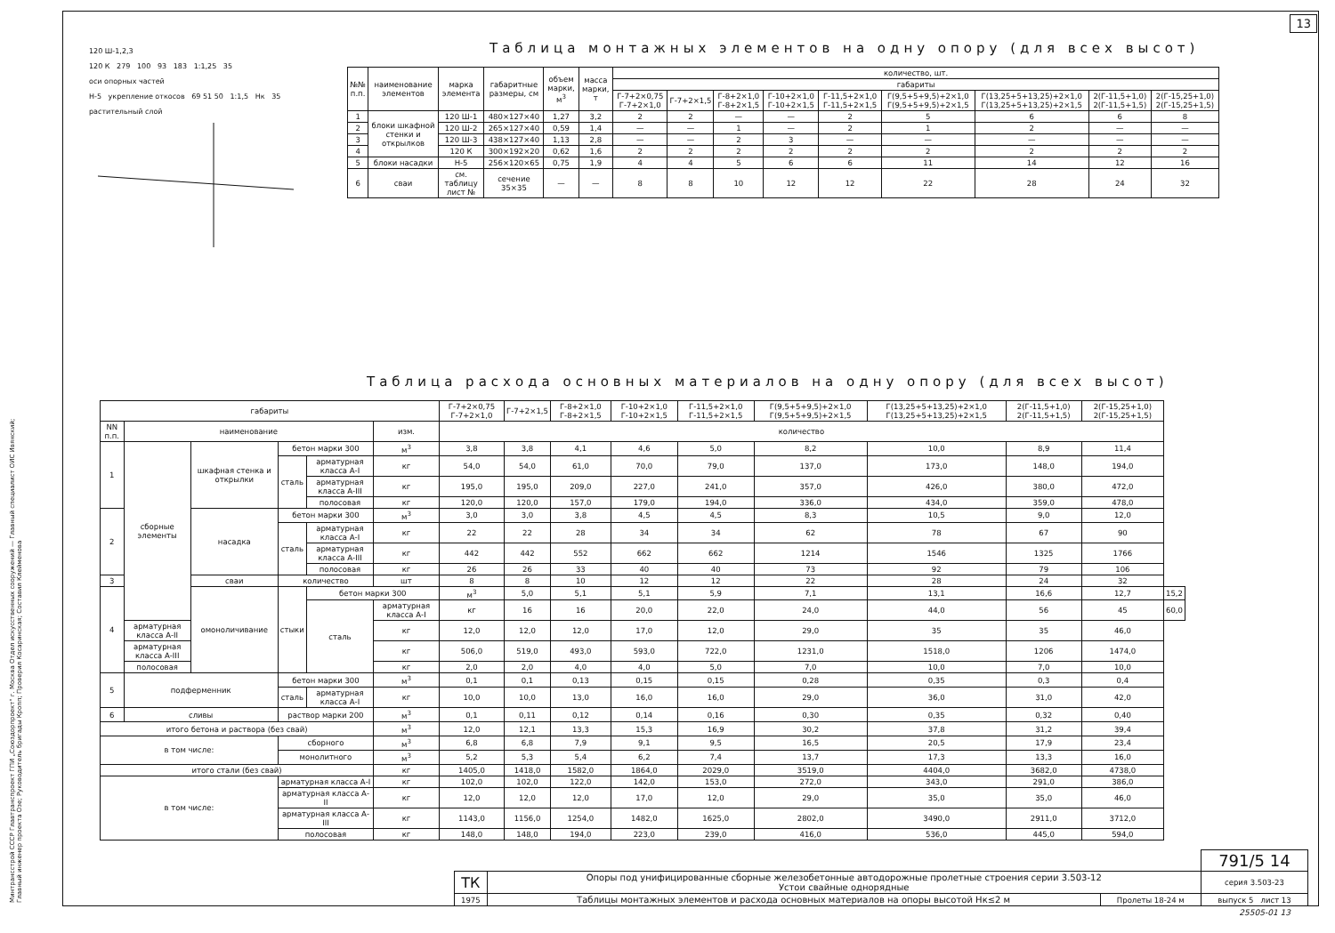13
120 Ш-1,2,3
120 К 279 100 93 183 1:1,25 35
оси опорных частей
Н-5 укрепление откосов 69 51 50 1:1,5 Нк 35
растительный слой
Таблица монтажных элементов на одну опору (для всех высот)
| №№ п.п. | наименование элементов | марка элемента | габаритные размеры, см | объем марки, м<sup>3</sup> | масса марки, т | количество, шт. | | | | | | | | |
| --- | --- | --- | --- | --- | --- | --- | --- | --- | --- | --- | --- | --- | --- | --- |
| | | | | | | габариты | | | | | | | | |
| | | | | | | Г-7+2×0,75 Г-7+2×1,0 | Г-7+2×1,5 | Г-8+2×1,0 Г-8+2×1,5 | Г-10+2×1,0 Г-10+2×1,5 | Г-11,5+2×1,0 Г-11,5+2×1,5 | Г(9,5+5+9,5)+2×1,0 Г(9,5+5+9,5)+2×1,5 | Г(13,25+5+13,25)+2×1,0 Г(13,25+5+13,25)+2×1,5 | 2(Г-11,5+1,0) 2(Г-11,5+1,5) | 2(Г-15,25+1,0) 2(Г-15,25+1,5) |
| 1 | блоки шкафной стенки и открылков | 120 Ш-1 | 480×127×40 | 1,27 | 3,2 | 2 | 2 | — | — | 2 | 5 | 6 | 6 | 8 |
| 2 | | 120 Ш-2 | 265×127×40 | 0,59 | 1,4 | — | — | 1 | — | 2 | 1 | 2 | — | — |
| 3 | | 120 Ш-3 | 438×127×40 | 1,13 | 2,8 | — | — | 2 | 3 | — | — | — | — | — |
| 4 | | 120 К | 300×192×20 | 0,62 | 1,6 | 2 | 2 | 2 | 2 | 2 | 2 | 2 | 2 | 2 |
| 5 | блоки насадки | Н-5 | 256×120×65 | 0,75 | 1,9 | 4 | 4 | 5 | 6 | 6 | 11 | 14 | 12 | 16 |
| 6 | сваи | см. таблицу лист № | сечение 35×35 | — | — | 8 | 8 | 10 | 12 | 12 | 22 | 28 | 24 | 32 |
Таблица расхода основных материалов на одну опору (для всех высот)
| габариты | | | | | | Г-7+2×0,75 Г-7+2×1,0 | Г-7+2×1,5 | Г-8+2×1,0 Г-8+2×1,5 | Г-10+2×1,0 Г-10+2×1,5 | Г-11,5+2×1,0 Г-11,5+2×1,5 | Г(9,5+5+9,5)+2×1,0 Г(9,5+5+9,5)+2×1,5 | Г(13,25+5+13,25)+2×1,0 Г(13,25+5+13,25)+2×1,5 | 2(Г-11,5+1,0) 2(Г-11,5+1,5) | 2(Г-15,25+1,0) 2(Г-15,25+1,5) | |
| --- | --- | --- | --- | --- | --- | --- | --- | --- | --- | --- | --- | --- | --- | --- | --- |
| NN п.п. | наименование | | | | изм. | количество | | | | | | | | | |
| 1 | сборные элементы | шкафная стенка и открылки | бетон марки 300 | | м<sup>3</sup> | 3,8 | 3,8 | 4,1 | 4,6 | 5,0 | 8,2 | 10,0 | 8,9 | 11,4 | |
| | | | сталь | арматурная класса А-I | кг | 54,0 | 54,0 | 61,0 | 70,0 | 79,0 | 137,0 | 173,0 | 148,0 | 194,0 | |
| | | | | арматурная класса А-III | кг | 195,0 | 195,0 | 209,0 | 227,0 | 241,0 | 357,0 | 426,0 | 380,0 | 472,0 | |
| | | | | полосовая | кг | 120,0 | 120,0 | 157,0 | 179,0 | 194,0 | 336,0 | 434,0 | 359,0 | 478,0 | |
| 2 | | насадка | бетон марки 300 | | м<sup>3</sup> | 3,0 | 3,0 | 3,8 | 4,5 | 4,5 | 8,3 | 10,5 | 9,0 | 12,0 | |
| | | | сталь | арматурная класса А-I | кг | 22 | 22 | 28 | 34 | 34 | 62 | 78 | 67 | 90 | |
| | | | | арматурная класса А-III | кг | 442 | 442 | 552 | 662 | 662 | 1214 | 1546 | 1325 | 1766 | |
| | | | | полосовая | кг | 26 | 26 | 33 | 40 | 40 | 73 | 92 | 79 | 106 | |
| 3 | | сваи | количество | | шт | 8 | 8 | 10 | 12 | 12 | 22 | 28 | 24 | 32 | |
| 4 | | омоноличивание | стыки | бетон марки 300 | | м<sup>3</sup> | 5,0 | 5,1 | 5,1 | 5,9 | 7,1 | 13,1 | 16,6 | 12,7 | 15,2 |
| | | | | сталь | арматурная класса А-I | кг | 16 | 16 | 20,0 | 22,0 | 24,0 | 44,0 | 56 | 45 | 60,0 |
| | арматурная класса А-II | | | | кг | 12,0 | 12,0 | 12,0 | 17,0 | 12,0 | 29,0 | 35 | 35 | 46,0 | |
| | арматурная класса А-III | | | | кг | 506,0 | 519,0 | 493,0 | 593,0 | 722,0 | 1231,0 | 1518,0 | 1206 | 1474,0 | |
| | полосовая | | | | кг | 2,0 | 2,0 | 4,0 | 4,0 | 5,0 | 7,0 | 10,0 | 7,0 | 10,0 | |
| 5 | подферменник | | бетон марки 300 | | м<sup>3</sup> | 0,1 | 0,1 | 0,13 | 0,15 | 0,15 | 0,28 | 0,35 | 0,3 | 0,4 | |
| | | | сталь | арматурная класса А-I | кг | 10,0 | 10,0 | 13,0 | 16,0 | 16,0 | 29,0 | 36,0 | 31,0 | 42,0 | |
| 6 | сливы | | раствор марки 200 | | м<sup>3</sup> | 0,1 | 0,11 | 0,12 | 0,14 | 0,16 | 0,30 | 0,35 | 0,32 | 0,40 | |
| итого бетона и раствора (без свай) | | | | | м<sup>3</sup> | 12,0 | 12,1 | 13,3 | 15,3 | 16,9 | 30,2 | 37,8 | 31,2 | 39,4 | |
| в том числе: | | | сборного | | м<sup>3</sup> | 6,8 | 6,8 | 7,9 | 9,1 | 9,5 | 16,5 | 20,5 | 17,9 | 23,4 | |
| | | | монолитного | | м<sup>3</sup> | 5,2 | 5,3 | 5,4 | 6,2 | 7,4 | 13,7 | 17,3 | 13,3 | 16,0 | |
| итого стали (без свай) | | | | | кг | 1405,0 | 1418,0 | 1582,0 | 1864,0 | 2029,0 | 3519,0 | 4404,0 | 3682,0 | 4738,0 | |
| в том числе: | | | арматурная класса А-I | | кг | 102,0 | 102,0 | 122,0 | 142,0 | 153,0 | 272,0 | 343,0 | 291,0 | 386,0 | |
| | | | арматурная класса А-II | | кг | 12,0 | 12,0 | 12,0 | 17,0 | 12,0 | 29,0 | 35,0 | 35,0 | 46,0 | |
| | | | арматурная класса А-III | | кг | 1143,0 | 1156,0 | 1254,0 | 1482,0 | 1625,0 | 2802,0 | 3490,0 | 2911,0 | 3712,0 | |
| | | | полосовая | | кг | 148,0 | 148,0 | 194,0 | 223,0 | 239,0 | 416,0 | 536,0 | 445,0 | 594,0 | |
| | | | 791/5 14 |
| ТК | Опоры под унифицированные сборные железобетонные автодорожные пролетные строения серии 3.503-12 Устои свайные однорядные | | серия 3.503-23 |
| 1975 | Таблицы монтажных элементов и расхода основных материалов на опоры высотой Нк≤2 м | Пролеты 18-24 м | выпуск 5 лист 13 |
25505-01 13
Минтрансстрой СССР Главтранспроект ГПИ „Союздорпроект" г. Москва Отдел искусственных сооружений — Главный специалист ОИС Ивянский; Главный инженер проекта Озе; Руководитель бригады Кропп; Проверил Косаринская; Составил Клейменова